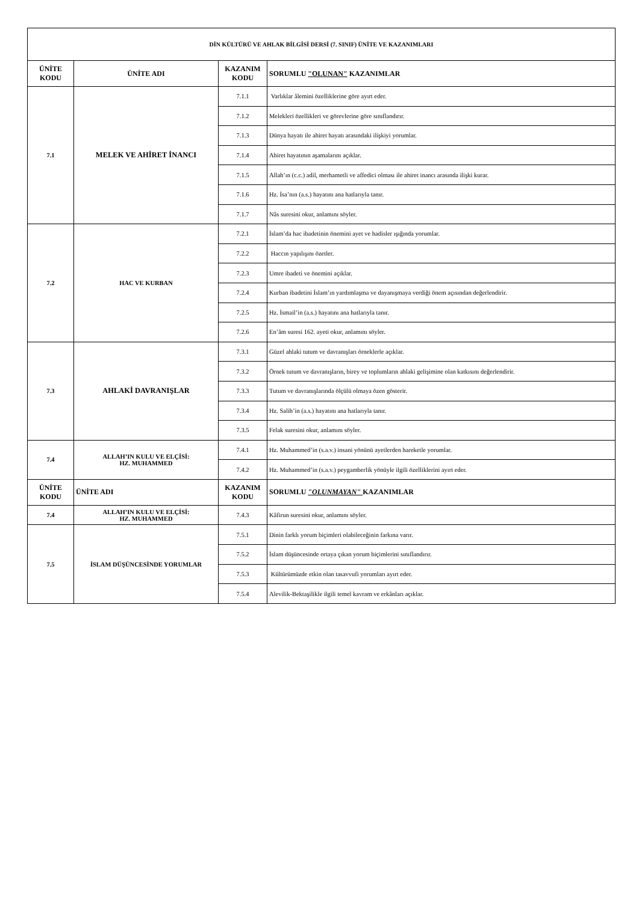| DİN KÜLTÜRÜ VE AHLAK BİLGİSİ DERSİ (7. SINIF) ÜNİTE VE KAZANIMLARI | | | |
| ÜNİTE KODU | ÜNİTE ADI | KAZANIM KODU | SORUMLU "OLUNAN" KAZANIMLAR |
| 7.1 | MELEK VE AHİRET İNANCI | 7.1.1 | Varlıklar âlemini özelliklerine göre ayırt eder. |
| | | 7.1.2 | Melekleri özellikleri ve görevlerine göre sınıflandırır. |
| | | 7.1.3 | Dünya hayatı ile ahiret hayatı arasındaki ilişkiyi yorumlar. |
| | | 7.1.4 | Ahiret hayatının aşamalarını açıklar. |
| | | 7.1.5 | Allah’ın (c.c.) adil, merhametli ve affedici olması ile ahiret inancı arasında ilişki kurar. |
| | | 7.1.6 | Hz. İsa’nın (a.s.) hayatını ana hatlarıyla tanır. |
| | | 7.1.7 | Nâs suresini okur, anlamını söyler. |
| 7.2 | HAC VE KURBAN | 7.2.1 | İslam’da hac ibadetinin önemini ayet ve hadisler ışığında yorumlar. |
| | | 7.2.2 | Haccın yapılışını özetler. |
| | | 7.2.3 | Umre ibadeti ve önemini açıklar. |
| | | 7.2.4 | Kurban ibadetini İslam’ın yardımlaşma ve dayanışmaya verdiği önem açısından değerlendirir. |
| | | 7.2.5 | Hz. İsmail’in (a.s.) hayatını ana hatlarıyla tanır. |
| | | 7.2.6 | En’âm suresi 162. ayeti okur, anlamını söyler. |
| 7.3 | AHLAKİ DAVRANIŞLAR | 7.3.1 | Güzel ahlaki tutum ve davranışları örneklerle açıklar. |
| | | 7.3.2 | Örnek tutum ve davranışların, birey ve toplumların ahlaki gelişimine olan katkısını değerlendirir. |
| | | 7.3.3 | Tutum ve davranışlarında ölçülü olmaya özen gösterir. |
| | | 7.3.4 | Hz. Salih’in (a.s.) hayatını ana hatlarıyla tanır. |
| | | 7.3.5 | Felak suresini okur, anlamını söyler. |
| 7.4 | ALLAH’IN KULU VE ELÇİSİ: HZ. MUHAMMED | 7.4.1 | Hz. Muhammed’in (s.a.v.) insani yönünü ayetlerden hareketle yorumlar. |
| | | 7.4.2 | Hz. Muhammed’in (s.a.v.) peygamberlik yönüyle ilgili özelliklerini ayırt eder. |
| ÜNİTE KODU | ÜNİTE ADI | KAZANIM KODU | SORUMLU "OLUNMAYAN" KAZANIMLAR |
| 7.4 | ALLAH’IN KULU VE ELÇİSİ: HZ. MUHAMMED | 7.4.3 | Kâfirun suresini okur, anlamını söyler. |
| 7.5 | İSLAM DÜŞÜNCESİNDE YORUMLAR | 7.5.1 | Dinin farklı yorum biçimleri olabileceğinin farkına varır. |
| | | 7.5.2 | İslam düşüncesinde ortaya çıkan yorum biçimlerini sınıflandırır. |
| | | 7.5.3 | Kültürümüzde etkin olan tasavvufi yorumları ayırt eder. |
| | | 7.5.4 | Alevilik-Bektaşilikle ilgili temel kavram ve erkânları açıklar. |